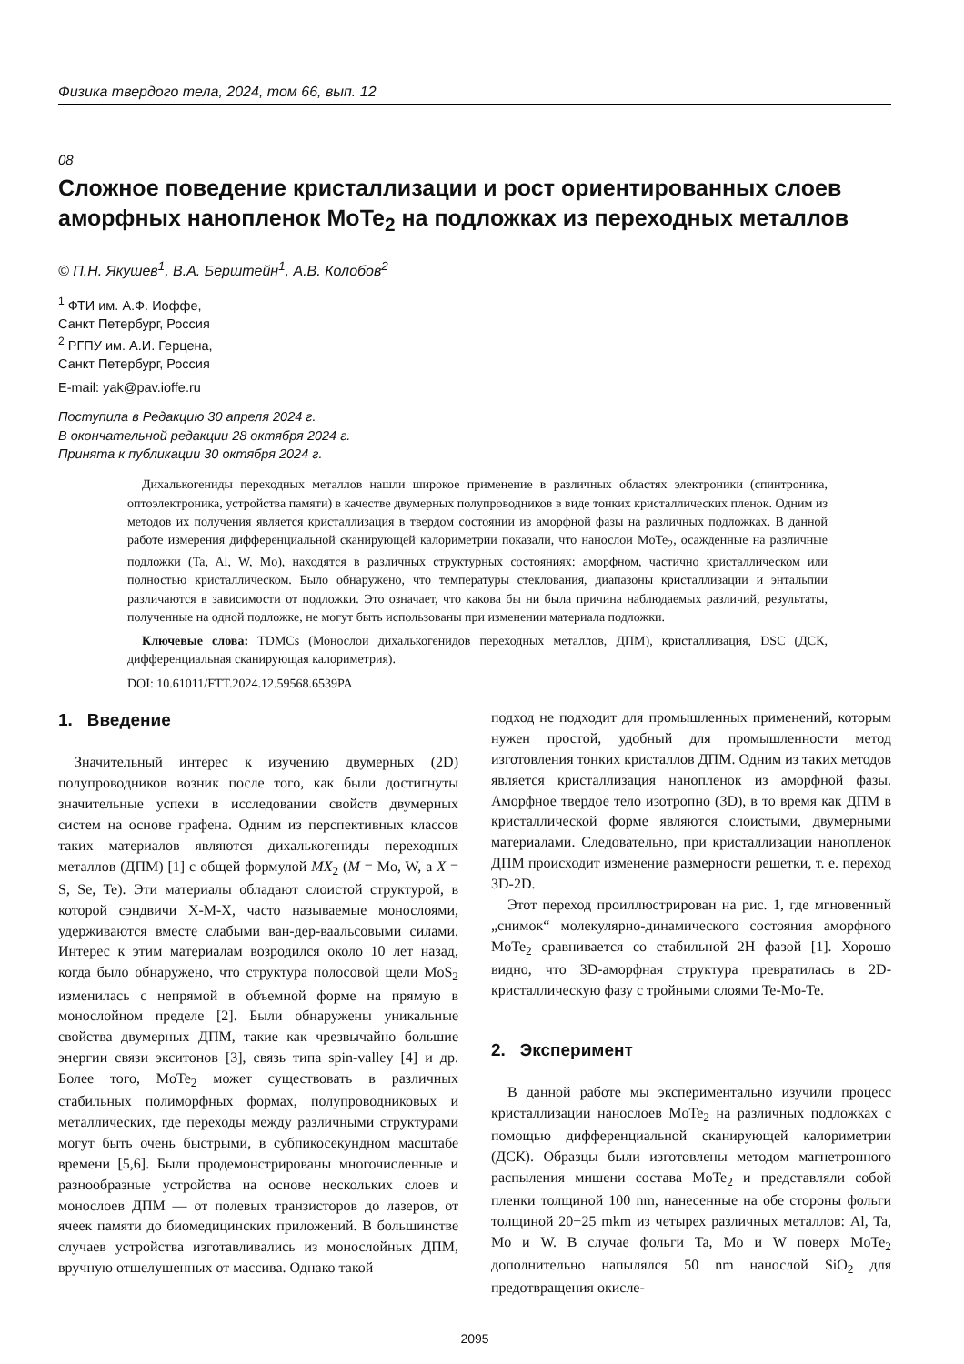Физика твердого тела, 2024, том 66, вып. 12
08
Сложное поведение кристаллизации и рост ориентированных слоев аморфных нанопленок MoTe<sub>2</sub> на подложках из переходных металлов
© П.Н. Якушев<sup>1</sup>, В.А. Берштейн<sup>1</sup>, А.В. Колобов<sup>2</sup>
<sup>1</sup> ФТИ им. А.Ф. Иоффе,
Санкт Петербург, Россия
<sup>2</sup> РГПУ им. А.И. Герцена,
Санкт Петербург, Россия
E-mail: yak@pav.ioffe.ru
Поступила в Редакцию 30 апреля 2024 г.
В окончательной редакции 28 октября 2024 г.
Принята к публикации 30 октября 2024 г.
Дихалькогениды переходных металлов нашли широкое применение в различных областях электроники (спинтроника, оптоэлектроника, устройства памяти) в качестве двумерных полупроводников в виде тонких кристаллических пленок. Одним из методов их получения является кристаллизация в твердом состоянии из аморфной фазы на различных подложках. В данной работе измерения дифференциальной сканирующей калориметрии показали, что нанослои MoTe<sub>2</sub>, осажденные на различные подложки (Ta, Al, W, Mo), находятся в различных структурных состояниях: аморфном, частично кристаллическом или полностью кристаллическом. Было обнаружено, что температуры стеклования, диапазоны кристаллизации и энтальпии различаются в зависимости от подложки. Это означает, что какова бы ни была причина наблюдаемых различий, результаты, полученные на одной подложке, не могут быть использованы при изменении материала подложки.
Ключевые слова: TDMCs (Монослои дихалькогенидов переходных металлов, ДПМ), кристаллизация, DSC (ДСК, дифференциальная сканирующая калориметрия).
DOI: 10.61011/FTT.2024.12.59568.6539PA
1. Введение
Значительный интерес к изучению двумерных (2D) полупроводников возник после того, как были достигнуты значительные успехи в исследовании свойств двумерных систем на основе графена. Одним из перспективных классов таких материалов являются дихалькогениды переходных металлов (ДПМ) [1] с общей формулой MX<sub>2</sub> (M = Mo, W, а X = S, Se, Te). Эти материалы обладают слоистой структурой, в которой сэндвичи X-M-X, часто называемые монослоями, удерживаются вместе слабыми ван-дер-ваальсовыми силами. Интерес к этим материалам возродился около 10 лет назад, когда было обнаружено, что структура полосовой щели MoS<sub>2</sub> изменилась с непрямой в объемной форме на прямую в монослойном пределе [2]. Были обнаружены уникальные свойства двумерных ДПМ, такие как чрезвычайно большие энергии связи экситонов [3], связь типа spin-valley [4] и др. Более того, MoTe<sub>2</sub> может существовать в различных стабильных полиморфных формах, полупроводниковых и металлических, где переходы между различными структурами могут быть очень быстрыми, в субпикосекундном масштабе времени [5,6]. Были продемонстрированы многочисленные и разнообразные устройства на основе нескольких слоев и монослоев ДПМ — от полевых транзисторов до лазеров, от ячеек памяти до биомедицинских приложений. В большинстве случаев устройства изготавливались из монослойных ДПМ, вручную отшелушенных от массива. Однако такой
подход не подходит для промышленных применений, которым нужен простой, удобный для промышленности метод изготовления тонких кристаллов ДПМ. Одним из таких методов является кристаллизация нанопленок из аморфной фазы. Аморфное твердое тело изотропно (3D), в то время как ДПМ в кристаллической форме являются слоистыми, двумерными материалами. Следовательно, при кристаллизации нанопленок ДПМ происходит изменение размерности решетки, т. е. переход 3D-2D.
Этот переход проиллюстрирован на рис. 1, где мгновенный „снимок“ молекулярно-динамического состояния аморфного MoTe<sub>2</sub> сравнивается со стабильной 2H фазой [1]. Хорошо видно, что 3D-аморфная структура превратилась в 2D-кристаллическую фазу с тройными слоями Te-Mo-Te.
2. Эксперимент
В данной работе мы экспериментально изучили процесс кристаллизации нанослоев MoTe<sub>2</sub> на различных подложках с помощью дифференциальной сканирующей калориметрии (ДСК). Образцы были изготовлены методом магнетронного распыления мишени состава MoTe<sub>2</sub> и представляли собой пленки толщиной 100 nm, нанесенные на обе стороны фольги толщиной 20−25 mkm из четырех различных металлов: Al, Ta, Mo и W. В случае фольги Ta, Mo и W поверх MoTe<sub>2</sub> дополнительно напылялся 50 nm нанослой SiO<sub>2</sub> для предотвращения окисле-
2095